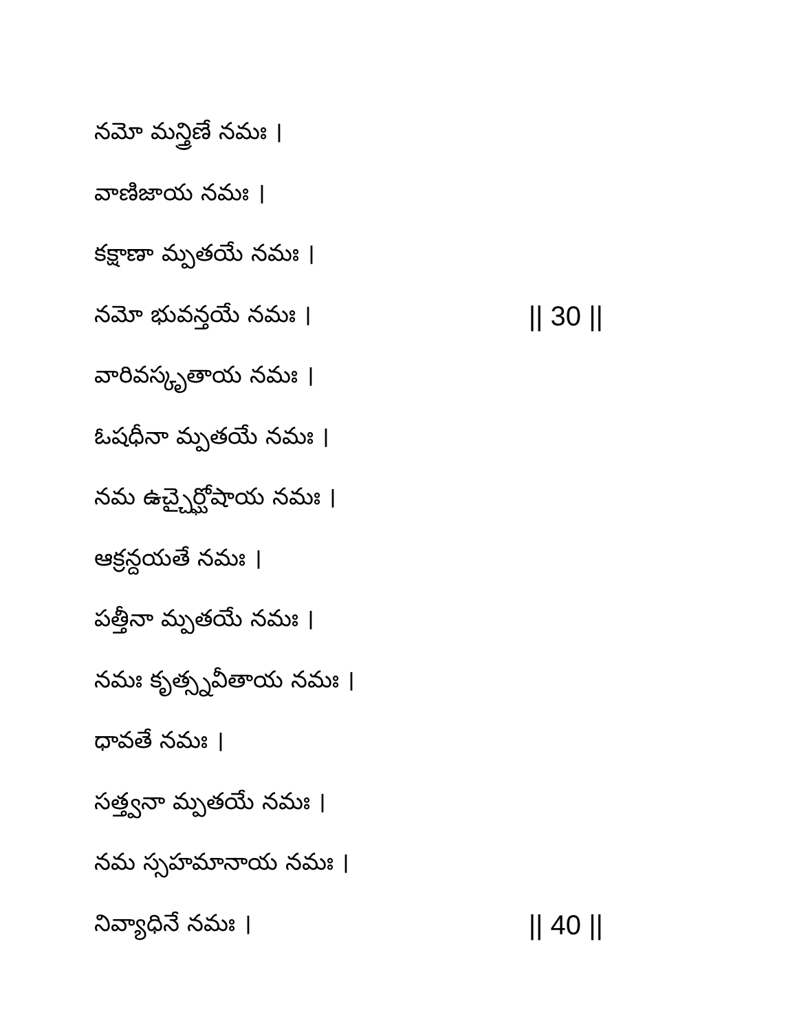నమో మన్త్రిణే నమః ।
వాణిజాయ నమః ।
కక్షాణా మ్పతయే నమః ।
నమో భువన్తయే నమః । || 30 ||
వారివస్కృతాయ నమః ।
ఓషధీనా మ్పతయే నమః ।
నమ ఉచ్చైర్ఘోషాయ నమః ।
ఆక్రన్దయతే నమః ।
పత్తీనా మ్పతయే నమః ।
నమః కృత్స్నవీతాయ నమః ।
ధావతే నమః ।
సత్త్వనా మ్పతయే నమః ।
నమ స్సహమానాయ నమః ।
నివ్యాధినే నమః । || 40 ||